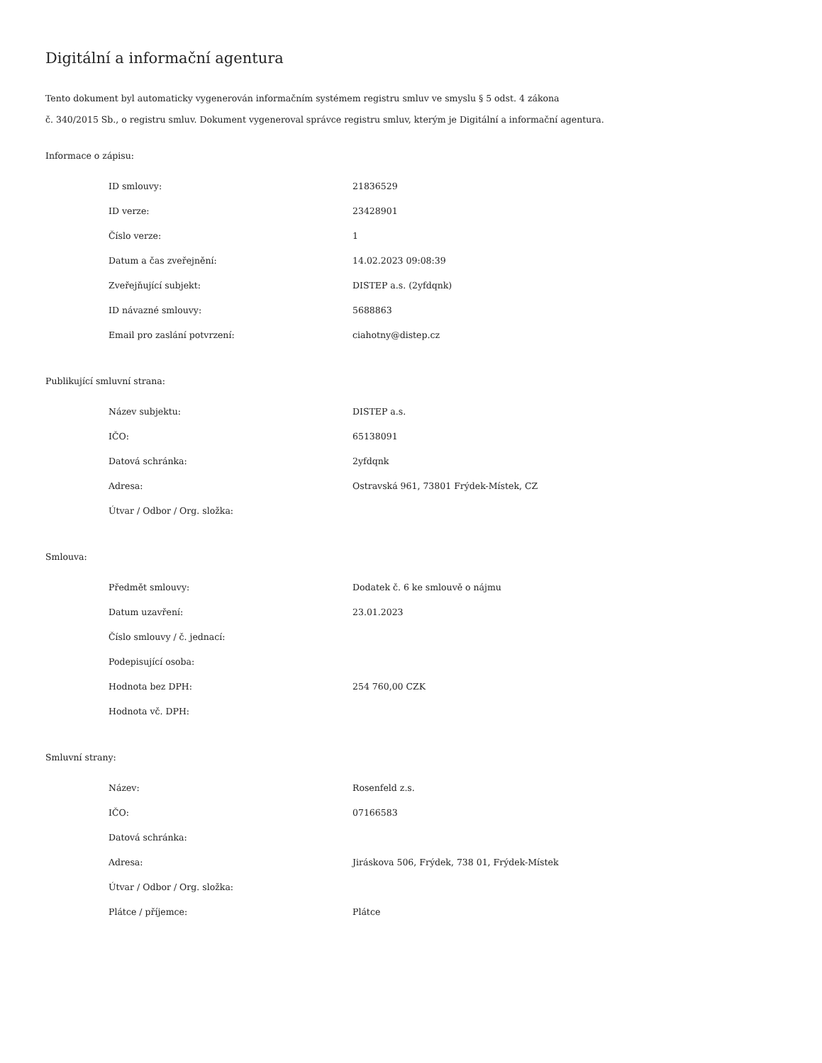Digitální a informační agentura
Tento dokument byl automaticky vygenerován informačním systémem registru smluv ve smyslu § 5 odst. 4 zákona
č. 340/2015 Sb., o registru smluv. Dokument vygeneroval správce registru smluv, kterým je Digitální a informační agentura.
Informace o zápisu:
| ID smlouvy: | 21836529 |
| ID verze: | 23428901 |
| Číslo verze: | 1 |
| Datum a čas zveřejnění: | 14.02.2023 09:08:39 |
| Zveřejňující subjekt: | DISTEP a.s. (2yfdqnk) |
| ID návazné smlouvy: | 5688863 |
| Email pro zaslání potvrzení: | ciahotny@distep.cz |
Publikující smluvní strana:
| Název subjektu: | DISTEP a.s. |
| IČO: | 65138091 |
| Datová schránka: | 2yfdqnk |
| Adresa: | Ostravská 961, 73801 Frýdek-Místek, CZ |
| Útvar / Odbor / Org. složka: | |
Smlouva:
| Předmět smlouvy: | Dodatek č. 6 ke smlouvě o nájmu |
| Datum uzavření: | 23.01.2023 |
| Číslo smlouvy / č. jednací: | |
| Podepisující osoba: | |
| Hodnota bez DPH: | 254 760,00 CZK |
| Hodnota vč. DPH: | |
Smluvní strany:
| Název: | Rosenfeld z.s. |
| IČO: | 07166583 |
| Datová schránka: | |
| Adresa: | Jiráskova 506, Frýdek, 738 01, Frýdek-Místek |
| Útvar / Odbor / Org. složka: | |
| Plátce / příjemce: | Plátce |